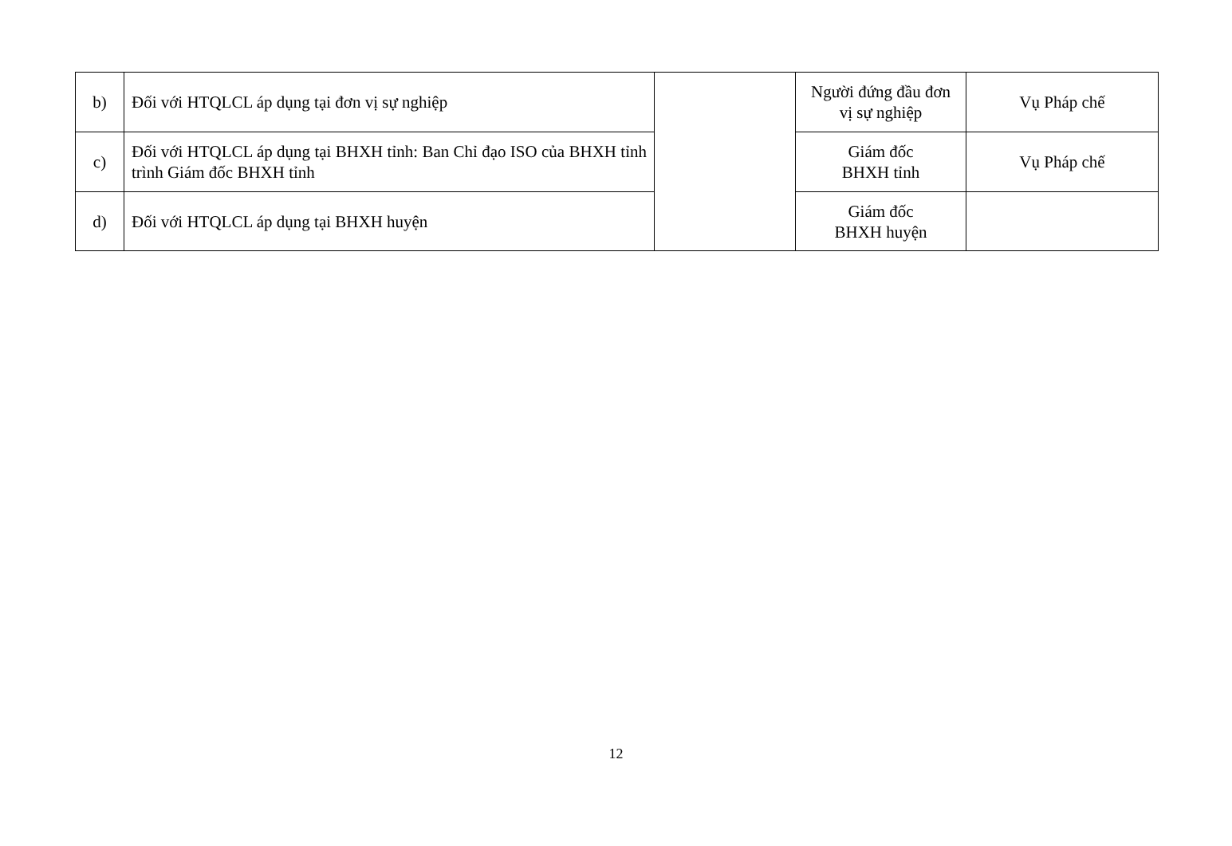| b) | Đối với HTQLCL áp dụng tại đơn vị sự nghiệp | | Người đứng đầu đơn vị sự nghiệp | Vụ Pháp chế |
| c) | Đối với HTQLCL áp dụng tại BHXH tỉnh: Ban Chỉ đạo ISO của BHXH tỉnh trình Giám đốc BHXH tỉnh | | Giám đốc BHXH tỉnh | Vụ Pháp chế |
| d) | Đối với HTQLCL áp dụng tại BHXH huyện | | Giám đốc BHXH huyện | |
12